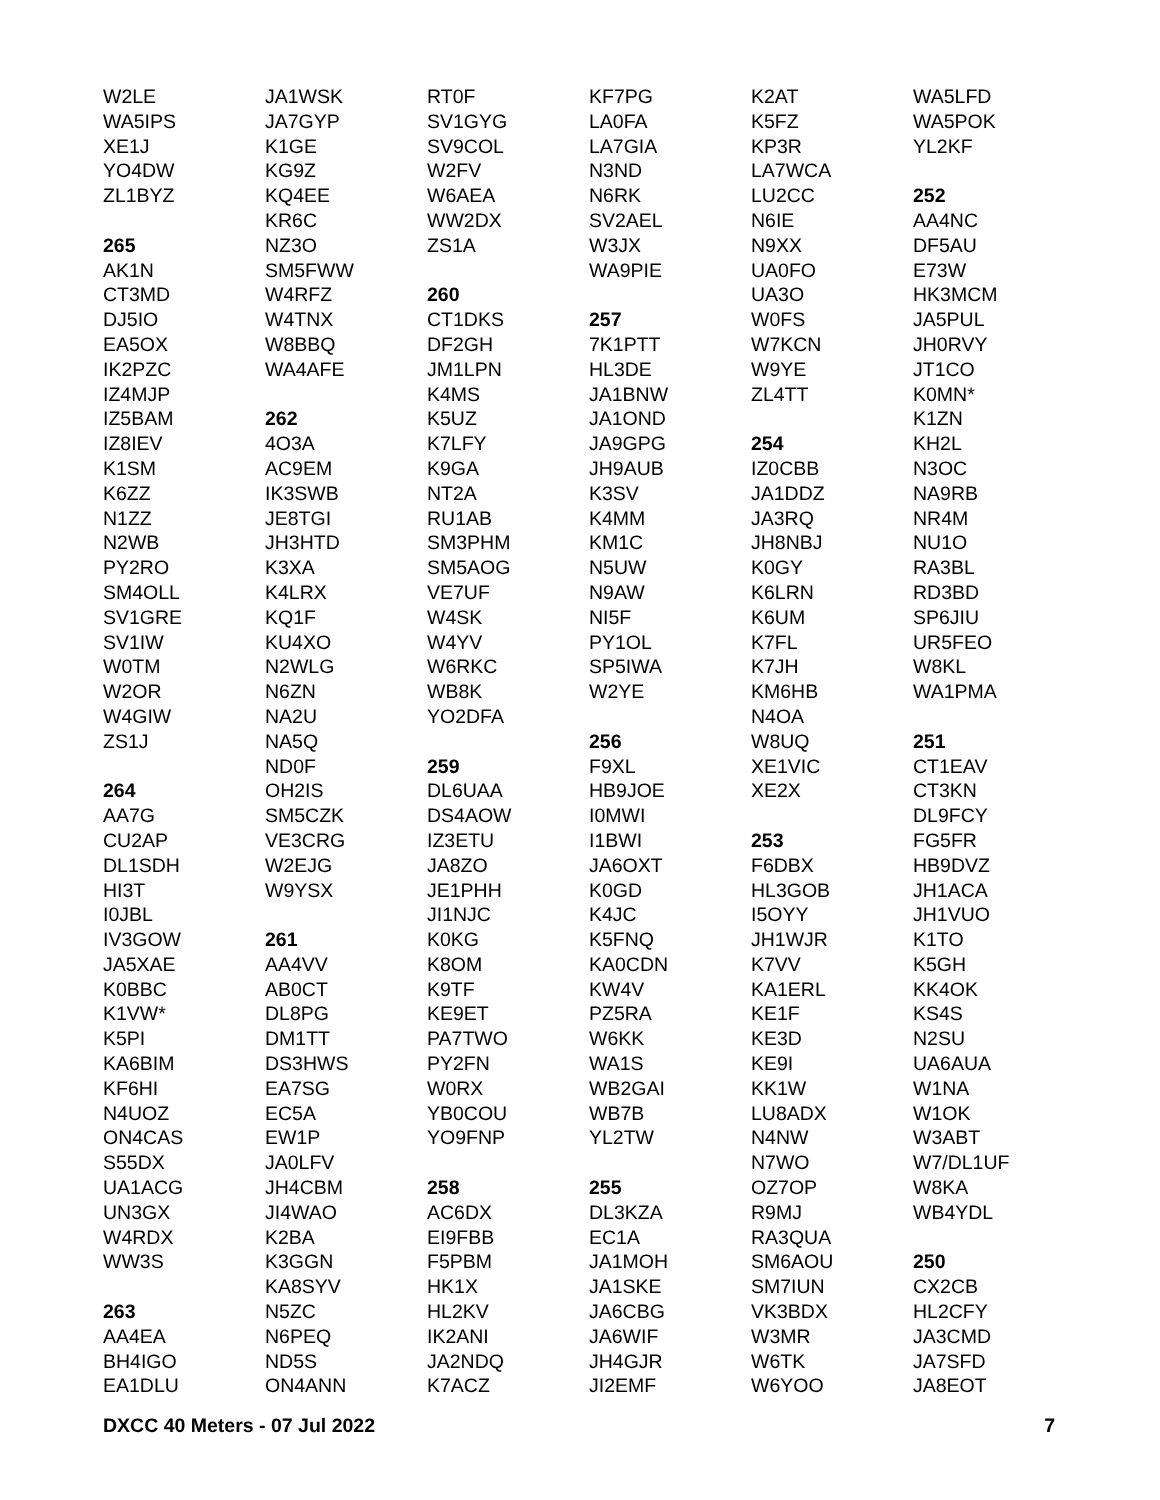W2LE
WA5IPS
XE1J
YO4DW
ZL1BYZ
265
AK1N
CT3MD
DJ5IO
EA5OX
IK2PZC
IZ4MJP
IZ5BAM
IZ8IEV
K1SM
K6ZZ
N1ZZ
N2WB
PY2RO
SM4OLL
SV1GRE
SV1IW
W0TM
W2OR
W4GIW
ZS1J
264
AA7G
CU2AP
DL1SDH
HI3T
I0JBL
IV3GOW
JA5XAE
K0BBC
K1VW*
K5PI
KA6BIM
KF6HI
N4UOZ
ON4CAS
S55DX
UA1ACG
UN3GX
W4RDX
WW3S
263
AA4EA
BH4IGO
EA1DLU
JA1WSK
JA7GYP
K1GE
KG9Z
KQ4EE
KR6C
NZ3O
SM5FWW
W4RFZ
W4TNX
W8BBQ
WA4AFE
262
4O3A
AC9EM
IK3SWB
JE8TGI
JH3HTD
K3XA
K4LRX
KQ1F
KU4XO
N2WLG
N6ZN
NA2U
NA5Q
ND0F
OH2IS
SM5CZK
VE3CRG
W2EJG
W9YSX
261
AA4VV
AB0CT
DL8PG
DM1TT
DS3HWS
EA7SG
EC5A
EW1P
JA0LFV
JH4CBM
JI4WAO
K2BA
K3GGN
KA8SYV
N5ZC
N6PEQ
ND5S
ON4ANN
RT0F
SV1GYG
SV9COL
W2FV
W6AEA
WW2DX
ZS1A
260
CT1DKS
DF2GH
JM1LPN
K4MS
K5UZ
K7LFY
K9GA
NT2A
RU1AB
SM3PHM
SM5AOG
VE7UF
W4SK
W4YV
W6RKC
WB8K
YO2DFA
259
DL6UAA
DS4AOW
IZ3ETU
JA8ZO
JE1PHH
JI1NJC
K0KG
K8OM
K9TF
KE9ET
PA7TWO
PY2FN
W0RX
YB0COU
YO9FNP
258
AC6DX
EI9FBB
F5PBM
HK1X
HL2KV
IK2ANI
JA2NDQ
K7ACZ
KF7PG
LA0FA
LA7GIA
N3ND
N6RK
SV2AEL
W3JX
WA9PIE
257
7K1PTT
HL3DE
JA1BNW
JA1OND
JA9GPG
JH9AUB
K3SV
K4MM
KM1C
N5UW
N9AW
NI5F
PY1OL
SP5IWA
W2YE
256
F9XL
HB9JOE
I0MWI
I1BWI
JA6OXT
K0GD
K4JC
K5FNQ
KA0CDN
KW4V
PZ5RA
W6KK
WA1S
WB2GAI
WB7B
YL2TW
255
DL3KZA
EC1A
JA1MOH
JA1SKE
JA6CBG
JA6WIF
JH4GJR
JI2EMF
K2AT
K5FZ
KP3R
LA7WCA
LU2CC
N6IE
N9XX
UA0FO
UA3O
W0FS
W7KCN
W9YE
ZL4TT
254
IZ0CBB
JA1DDZ
JA3RQ
JH8NBJ
K0GY
K6LRN
K6UM
K7FL
K7JH
KM6HB
N4OA
W8UQ
XE1VIC
XE2X
253
F6DBX
HL3GOB
I5OYY
JH1WJR
K7VV
KA1ERL
KE1F
KE3D
KE9I
KK1W
LU8ADX
N4NW
N7WO
OZ7OP
R9MJ
RA3QUA
SM6AOU
SM7IUN
VK3BDX
W3MR
W6TK
W6YOO
WA5LFD
WA5POK
YL2KF
252
AA4NC
DF5AU
E73W
HK3MCM
JA5PUL
JH0RVY
JT1CO
K0MN*
K1ZN
KH2L
N3OC
NA9RB
NR4M
NU1O
RA3BL
RD3BD
SP6JIU
UR5FEO
W8KL
WA1PMA
251
CT1EAV
CT3KN
DL9FCY
FG5FR
HB9DVZ
JH1ACA
JH1VUO
K1TO
K5GH
KK4OK
KS4S
N2SU
UA6AUA
W1NA
W1OK
W3ABT
W7/DL1UF
W8KA
WB4YDL
250
CX2CB
HL2CFY
JA3CMD
JA7SFD
JA8EOT
DXCC 40 Meters - 07 Jul 2022 7